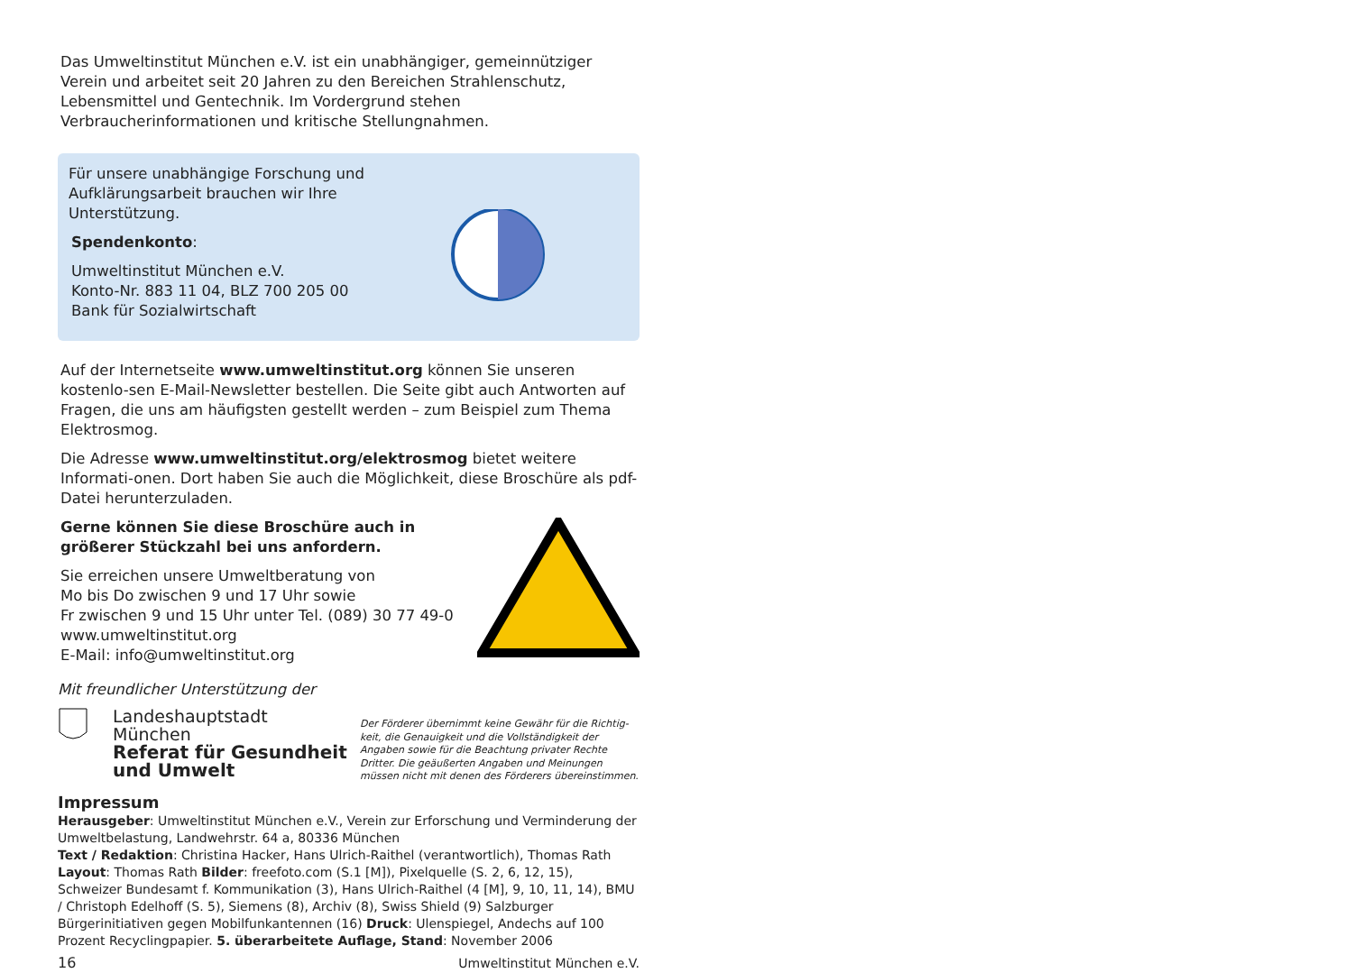Das Umweltinstitut München e.V. ist ein unabhängiger, gemeinnütziger Verein und arbeitet seit 20 Jahren zu den Bereichen Strahlenschutz, Lebensmittel und Gentechnik. Im Vordergrund stehen Verbraucherinformationen und kritische Stellungnahmen.
Für unsere unabhängige Forschung und Aufklärungsarbeit brauchen wir Ihre Unterstützung.
Spendenkonto:
Umweltinstitut München e.V.
Konto-Nr. 883 11 04, BLZ 700 205 00
Bank für Sozialwirtschaft
Auf der Internetseite www.umweltinstitut.org können Sie unseren kostenlo-sen E-Mail-Newsletter bestellen. Die Seite gibt auch Antworten auf Fragen, die uns am häufigsten gestellt werden – zum Beispiel zum Thema Elektrosmog.
Die Adresse www.umweltinstitut.org/elektrosmog bietet weitere Informati-onen. Dort haben Sie auch die Möglichkeit, diese Broschüre als pdf-Datei herunterzuladen.
Gerne können Sie diese Broschüre auch in größerer Stückzahl bei uns anfordern.
Sie erreichen unsere Umweltberatung von
Mo bis Do zwischen 9 und 17 Uhr sowie
Fr zwischen 9 und 15 Uhr unter Tel. (089) 30 77 49-0
www.umweltinstitut.org
E-Mail: info@umweltinstitut.org
Mit freundlicher Unterstützung der
Landeshauptstadt
München
Referat für Gesundheit
und Umwelt
Der Förderer übernimmt keine Gewähr für die Richtig-keit, die Genauigkeit und die Vollständigkeit der Angaben sowie für die Beachtung privater Rechte Dritter. Die geäußerten Angaben und Meinungen müssen nicht mit denen des Förderers übereinstimmen.
Impressum
Herausgeber: Umweltinstitut München e.V., Verein zur Erforschung und Verminderung der Umweltbelastung, Landwehrstr. 64 a, 80336 München
Text / Redaktion: Christina Hacker, Hans Ulrich-Raithel (verantwortlich), Thomas Rath
Layout: Thomas Rath Bilder: freefoto.com (S.1 [M]), Pixelquelle (S. 2, 6, 12, 15), Schweizer Bundesamt f. Kommunikation (3), Hans Ulrich-Raithel (4 [M], 9, 10, 11, 14), BMU / Christoph Edelhoff (S. 5), Siemens (8), Archiv (8), Swiss Shield (9) Salzburger Bürgerinitiativen gegen Mobilfunkantennen (16) Druck: Ulenspiegel, Andechs auf 100 Prozent Recyclingpapier. 5. überarbeitete Auflage, Stand: November 2006
16 Umweltinstitut München e.V.